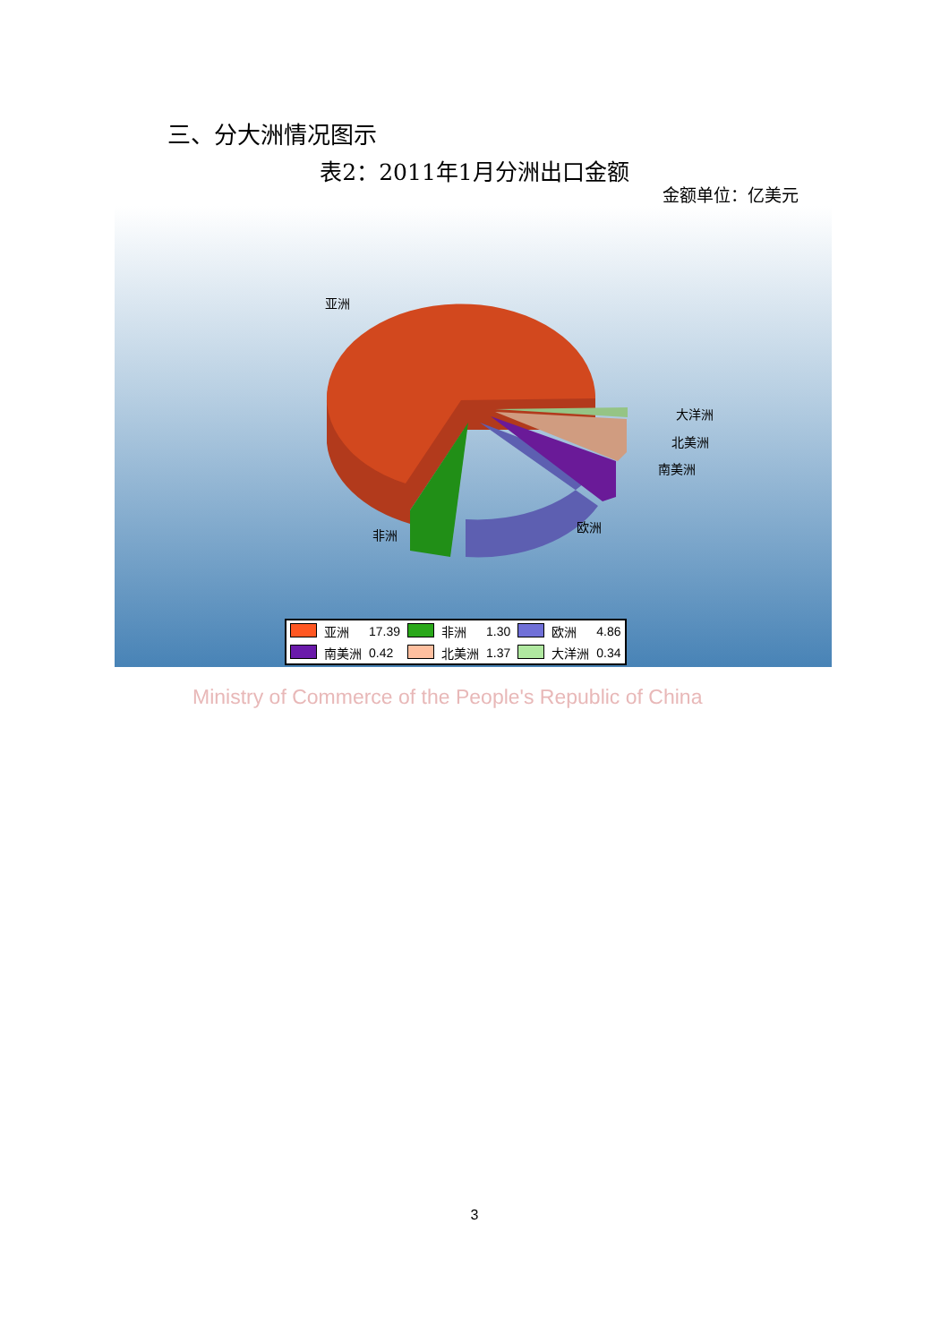三、分大洲情况图示
表2：2011年1月分洲出口金额
金额单位：亿美元
亚洲
大洋洲
北美洲
南美洲
欧洲
非洲
| | 亚洲 | 17.39 | | 非洲 | 1.30 | | 欧洲 | 4.86 |
| | 南美洲 | 0.42 | | 北美洲 | 1.37 | | 大洋洲 | 0.34 |
Ministry of Commerce of the People's Republic of China
3